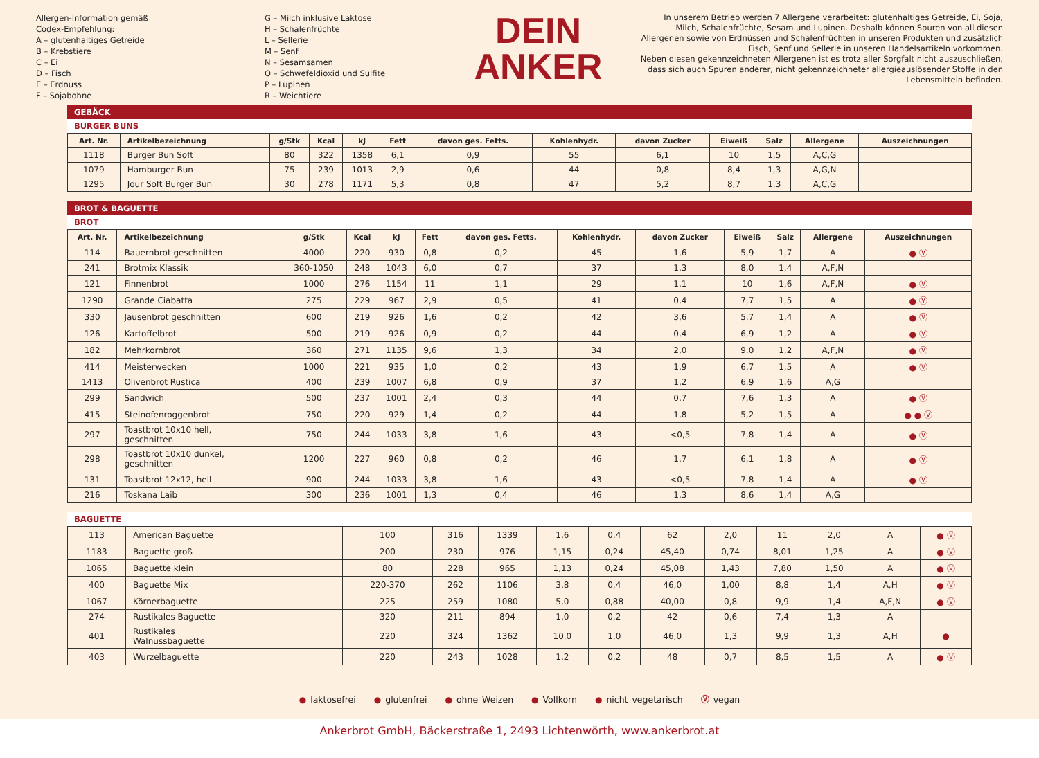Allergen-Information gemäß
Codex-Empfehlung:
A – glutenhaltiges Getreide
B – Krebstiere
C – Ei
D – Fisch
E – Erdnuss
F – Sojabohne
G – Milch inklusive Laktose
H – Schalenfrüchte
L – Sellerie
M – Senf
N – Sesamsamen
O – Schwefeldioxid und Sulfite
P – Lupinen
R – Weichtiere
DEIN
ANKER
In unserem Betrieb werden 7 Allergene verarbeitet: glutenhaltiges Getreide, Ei, Soja, Milch, Schalenfrüchte, Sesam und Lupinen. Deshalb können Spuren von all diesen Allergenen sowie von Erdnüssen und Schalenfrüchten in unseren Produkten und zusätzlich Fisch, Senf und Sellerie in unseren Handelsartikeln vorkommen.
Neben diesen gekennzeichneten Allergenen ist es trotz aller Sorgfalt nicht auszuschließen, dass sich auch Spuren anderer, nicht gekennzeichneter allergieauslösender Stoffe in den Lebensmitteln befinden.
GEBÄCK
BURGER BUNS
| Art. Nr. | Artikelbezeichnung | g/Stk | Kcal | kJ | Fett | davon ges. Fetts. | Kohlenhydr. | davon Zucker | Eiweiß | Salz | Allergene | Auszeichnungen |
| --- | --- | --- | --- | --- | --- | --- | --- | --- | --- | --- | --- | --- |
| 1118 | Burger Bun Soft | 80 | 322 | 1358 | 6,1 | 0,9 | 55 | 6,1 | 10 | 1,5 | A,C,G | |
| 1079 | Hamburger Bun | 75 | 239 | 1013 | 2,9 | 0,6 | 44 | 0,8 | 8,4 | 1,3 | A,G,N | |
| 1295 | Jour Soft Burger Bun | 30 | 278 | 1171 | 5,3 | 0,8 | 47 | 5,2 | 8,7 | 1,3 | A,C,G | |
BROT & BAGUETTE
BROT
| Art. Nr. | Artikelbezeichnung | g/Stk | Kcal | kJ | Fett | davon ges. Fetts. | Kohlenhydr. | davon Zucker | Eiweiß | Salz | Allergene | Auszeichnungen |
| --- | --- | --- | --- | --- | --- | --- | --- | --- | --- | --- | --- | --- |
| 114 | Bauernbrot geschnitten | 4000 | 220 | 930 | 0,8 | 0,2 | 45 | 1,6 | 5,9 | 1,7 | A | ● Ⓥ |
| 241 | Brotmix Klassik | 360-1050 | 248 | 1043 | 6,0 | 0,7 | 37 | 1,3 | 8,0 | 1,4 | A,F,N | |
| 121 | Finnenbrot | 1000 | 276 | 1154 | 11 | 1,1 | 29 | 1,1 | 10 | 1,6 | A,F,N | ● Ⓥ |
| 1290 | Grande Ciabatta | 275 | 229 | 967 | 2,9 | 0,5 | 41 | 0,4 | 7,7 | 1,5 | A | ● Ⓥ |
| 330 | Jausenbrot geschnitten | 600 | 219 | 926 | 1,6 | 0,2 | 42 | 3,6 | 5,7 | 1,4 | A | ● Ⓥ |
| 126 | Kartoffelbrot | 500 | 219 | 926 | 0,9 | 0,2 | 44 | 0,4 | 6,9 | 1,2 | A | ● Ⓥ |
| 182 | Mehrkornbrot | 360 | 271 | 1135 | 9,6 | 1,3 | 34 | 2,0 | 9,0 | 1,2 | A,F,N | ● Ⓥ |
| 414 | Meisterwecken | 1000 | 221 | 935 | 1,0 | 0,2 | 43 | 1,9 | 6,7 | 1,5 | A | ● Ⓥ |
| 1413 | Olivenbrot Rustica | 400 | 239 | 1007 | 6,8 | 0,9 | 37 | 1,2 | 6,9 | 1,6 | A,G | |
| 299 | Sandwich | 500 | 237 | 1001 | 2,4 | 0,3 | 44 | 0,7 | 7,6 | 1,3 | A | ● Ⓥ |
| 415 | Steinofenroggenbrot | 750 | 220 | 929 | 1,4 | 0,2 | 44 | 1,8 | 5,2 | 1,5 | A | ● ● Ⓥ |
| 297 | Toastbrot 10x10 hell, geschnitten | 750 | 244 | 1033 | 3,8 | 1,6 | 43 | <0,5 | 7,8 | 1,4 | A | ● Ⓥ |
| 298 | Toastbrot 10x10 dunkel, geschnitten | 1200 | 227 | 960 | 0,8 | 0,2 | 46 | 1,7 | 6,1 | 1,8 | A | ● Ⓥ |
| 131 | Toastbrot 12x12, hell | 900 | 244 | 1033 | 3,8 | 1,6 | 43 | <0,5 | 7,8 | 1,4 | A | ● Ⓥ |
| 216 | Toskana Laib | 300 | 236 | 1001 | 1,3 | 0,4 | 46 | 1,3 | 8,6 | 1,4 | A,G | |
BAGUETTE
| 113 | American Baguette | 100 | 316 | 1339 | 1,6 | 0,4 | 62 | 2,0 | 11 | 2,0 | A | ● Ⓥ |
| 1183 | Baguette groß | 200 | 230 | 976 | 1,15 | 0,24 | 45,40 | 0,74 | 8,01 | 1,25 | A | ● Ⓥ |
| 1065 | Baguette klein | 80 | 228 | 965 | 1,13 | 0,24 | 45,08 | 1,43 | 7,80 | 1,50 | A | ● Ⓥ |
| 400 | Baguette Mix | 220-370 | 262 | 1106 | 3,8 | 0,4 | 46,0 | 1,00 | 8,8 | 1,4 | A,H | ● Ⓥ |
| 1067 | Körnerbaguette | 225 | 259 | 1080 | 5,0 | 0,88 | 40,00 | 0,8 | 9,9 | 1,4 | A,F,N | ● Ⓥ |
| 274 | Rustikales Baguette | 320 | 211 | 894 | 1,0 | 0,2 | 42 | 0,6 | 7,4 | 1,3 | A | |
| 401 | Rustikales Walnussbaguette | 220 | 324 | 1362 | 10,0 | 1,0 | 46,0 | 1,3 | 9,9 | 1,3 | A,H | ● |
| 403 | Wurzelbaguette | 220 | 243 | 1028 | 1,2 | 0,2 | 48 | 0,7 | 8,5 | 1,5 | A | ● Ⓥ |
● laktosefrei ● glutenfrei ● ohne Weizen ● Vollkorn ● nicht vegetarisch Ⓥ vegan
Ankerbrot GmbH, Bäckerstraße 1, 2493 Lichtenwörth, www.ankerbrot.at